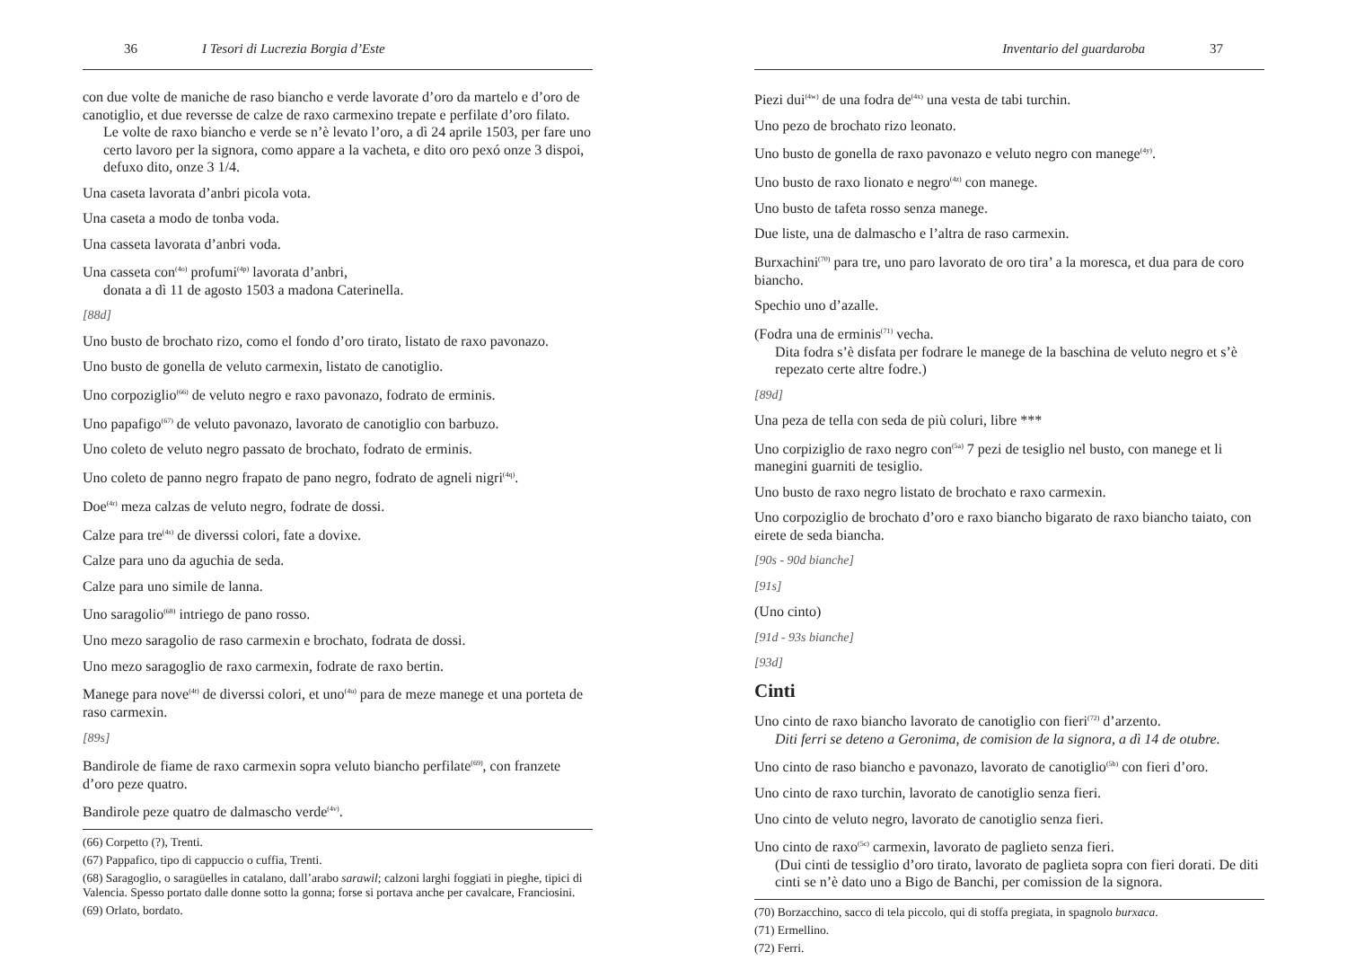36 I Tesori di Lucrezia Borgia d’Este
con due volte de maniche de raso biancho e verde lavorate d’oro da martelo e d’oro de canotiglio, et due reversse de calze de raxo carmexino trepate e perfilate d’oro filato.
Le volte de raxo biancho e verde se n’è levato l’oro, a dì 24 aprile 1503, per fare uno certo lavoro per la signora, como appare a la vacheta, e dito oro pexó onze 3 dispoi, defuxo dito, onze 3 1/4.
Una caseta lavorata d’anbri picola vota.
Una caseta a modo de tonba voda.
Una casseta lavorata d’anbri voda.
Una casseta con<sup>(4o)</sup> profumi<sup>(4p)</sup> lavorata d’anbri,
donata a dì 11 de agosto 1503 a madona Caterinella.
[88d]
Uno busto de brochato rizo, como el fondo d’oro tirato, listato de raxo pavonazo.
Uno busto de gonella de veluto carmexin, listato de canotiglio.
Uno corpoziglio<sup>(66)</sup> de veluto negro e raxo pavonazo, fodrato de erminis.
Uno papafigo<sup>(67)</sup> de veluto pavonazo, lavorato de canotiglio con barbuzo.
Uno coleto de veluto negro passato de brochato, fodrato de erminis.
Uno coleto de panno negro frapato de pano negro, fodrato de agneli nigri<sup>(4q)</sup>.
Doe<sup>(4r)</sup> meza calzas de veluto negro, fodrate de dossi.
Calze para tre<sup>(4s)</sup> de diverssi colori, fate a dovixe.
Calze para uno da aguchia de seda.
Calze para uno simile de lanna.
Uno saragolio<sup>(68)</sup> intriego de pano rosso.
Uno mezo saragolio de raso carmexin e brochato, fodrata de dossi.
Uno mezo saragoglio de raxo carmexin, fodrate de raxo bertin.
Manege para nove<sup>(4t)</sup> de diverssi colori, et uno<sup>(4u)</sup> para de meze manege et una porteta de raso carmexin.
[89s]
Bandirole de fiame de raxo carmexin sopra veluto biancho perfilate<sup>(69)</sup>, con franzete d’oro peze quatro.
Bandirole peze quatro de dalmascho verde<sup>(4v)</sup>.
(66) Corpetto (?), Trenti.
(67) Pappafico, tipo di cappuccio o cuffia, Trenti.
(68) Saragoglio, o saragüelles in catalano, dall’arabo sarawil; calzoni larghi foggiati in pieghe, tipici di Valencia. Spesso portato dalle donne sotto la gonna; forse si portava anche per cavalcare, Franciosini.
(69) Orlato, bordato.
Inventario del guardaroba 37
Piezi dui<sup>(4w)</sup> de una fodra de<sup>(4x)</sup> una vesta de tabi turchin.
Uno pezo de brochato rizo leonato.
Uno busto de gonella de raxo pavonazo e veluto negro con manege<sup>(4y)</sup>.
Uno busto de raxo lionato e negro<sup>(4z)</sup> con manege.
Uno busto de tafeta rosso senza manege.
Due liste, una de dalmascho e l’altra de raso carmexin.
Burxachini<sup>(70)</sup> para tre, uno paro lavorato de oro tira’ a la moresca, et dua para de coro biancho.
Spechio uno d’azalle.
(Fodra una de erminis<sup>(71)</sup> vecha.
Dita fodra s’è disfata per fodrare le manege de la baschina de veluto negro et s’è repezato certe altre fodre.)
[89d]
Una peza de tella con seda de più coluri, libre ***
Uno corpiziglio de raxo negro con<sup>(5a)</sup> 7 pezi de tesiglio nel busto, con manege et li manegini guarniti de tesiglio.
Uno busto de raxo negro listato de brochato e raxo carmexin.
Uno corpoziglio de brochato d’oro e raxo biancho bigarato de raxo biancho taiato, con eirete de seda biancha.
[90s - 90d bianche]
[91s]
(Uno cinto)
[91d - 93s bianche]
[93d]
Cinti
Uno cinto de raxo biancho lavorato de canotiglio con fieri<sup>(72)</sup> d’arzento.
Diti ferri se deteno a Geronima, de comision de la signora, a dì 14 de otubre.
Uno cinto de raso biancho e pavonazo, lavorato de canotiglio<sup>(5b)</sup> con fieri d’oro.
Uno cinto de raxo turchin, lavorato de canotiglio senza fieri.
Uno cinto de veluto negro, lavorato de canotiglio senza fieri.
Uno cinto de raxo<sup>(5c)</sup> carmexin, lavorato de paglieto senza fieri.
(Dui cinti de tessiglio d’oro tirato, lavorato de paglieta sopra con fieri dorati. De diti cinti se n’è dato uno a Bigo de Banchi, per comission de la signora.
(70) Borzacchino, sacco di tela piccolo, qui di stoffa pregiata, in spagnolo burxaca.
(71) Ermellino.
(72) Ferri.